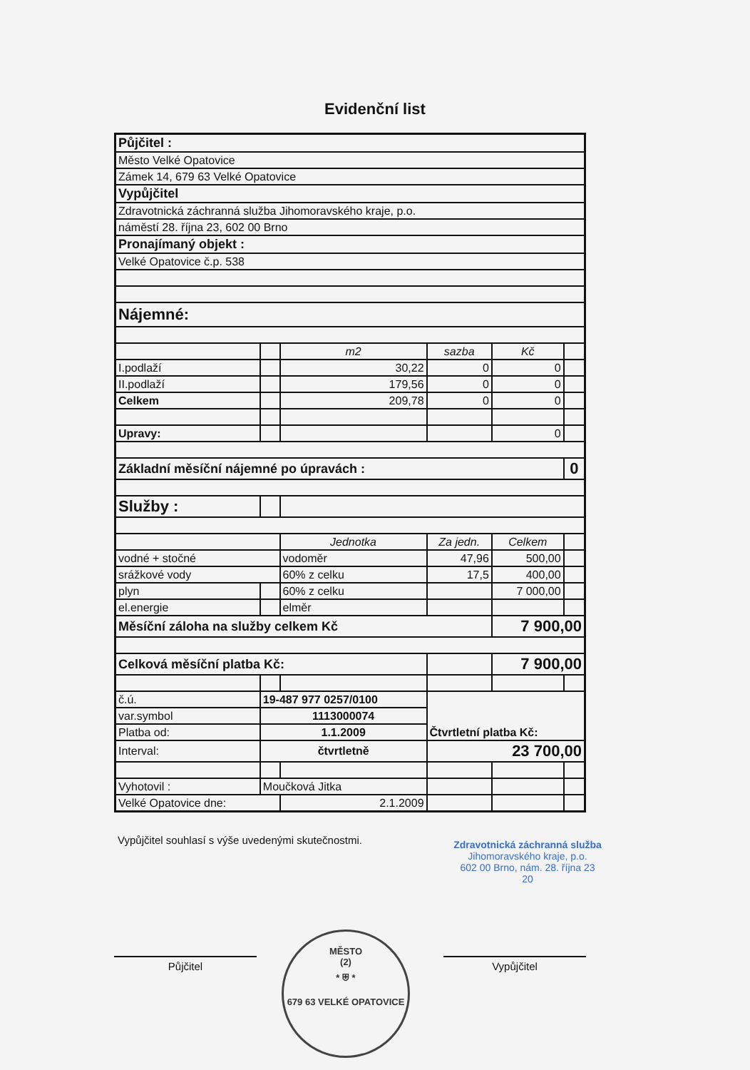Evidenční list
| Půjčitel : | | | | | |
| Město Velké Opatovice | | | | | |
| Zámek 14, 679 63 Velké Opatovice | | | | | |
| Vypůjčitel | | | | | |
| Zdravotnická záchranná služba Jihomoravského kraje, p.o. | | | | | |
| náměstí 28. října 23, 602 00 Brno | | | | | |
| Pronajímaný objekt : | | | | | |
| Velké Opatovice č.p. 538 | | | | | |
| Nájemné: | | | | | |
| | | m2 | sazba | Kč | |
| I.podlaží | | 30,22 | 0 | 0 | |
| II.podlaží | | 179,56 | 0 | 0 | |
| Celkem | | 209,78 | 0 | 0 | |
| Upravy: | | | | 0 | |
| Základní měsíční nájemné po úpravách : | | | | | 0 |
| Služby : | | | | | |
| | | Jednotka | Za jedn. | Celkem | |
| vodné + stočné | | vodoměr | 47,96 | 500,00 | |
| srážkové vody | | 60% z celku | 17,5 | 400,00 | |
| plyn | | 60% z celku | | 7 000,00 | |
| el.energie | | elměr | | | |
| Měsíční záloha na služby celkem Kč | | | | 7 900,00 | |
| Celková měsíční platba Kč: | | | | 7 900,00 | |
| č.ú. | 19-487 977 0257/0100 | | Čtvrtletní platba Kč: | | |
| var.symbol | 1113000074 | | | | |
| Platba od: | 1.1.2009 | | | | |
| Interval: | čtvrtletně | | 23 700,00 | | |
| Vyhotovil : | Moučková Jitka | | | | |
| Velké Opatovice dne: | | 2.1.2009 | | | |
Vypůjčitel souhlasí s výše uvedenými skutečnostmi.
Zdravotnická záchranná služba
Jihomoravského kraje, p.o.
602 00 Brno, nám. 28. října 23
20
Půjčitel Vypůjčitel
MĚSTO
(2)
* ⛨ *
679 63 VELKÉ OPATOVICE